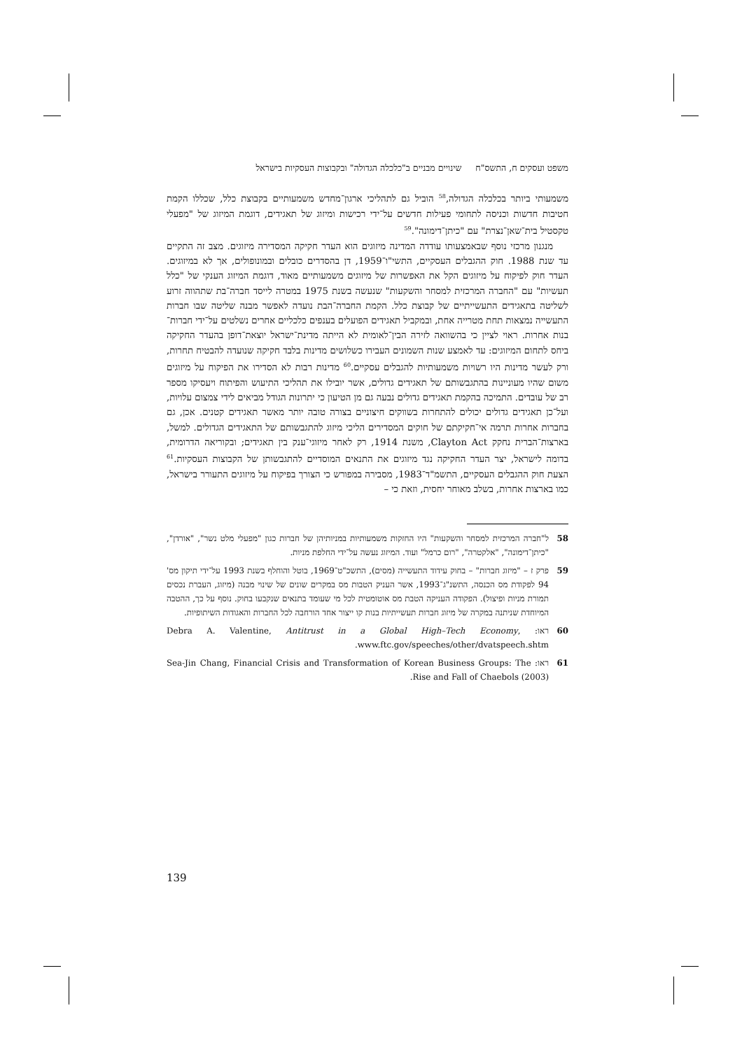משפט ועסקים ח, התשס"ח שינויים מבניים ב"כלכלה הגדולה" ובקבוצות העסקיות בישראל
משמעותי ביותר בכלכלה הגדולה,<sup>58</sup> הוביל גם לתהליכי ארגון־מחדש משמעותיים בקבוצת כלל, שכללו הקמת חטיבות חדשות וכניסה לתחומי פעילות חדשים על־ידי רכישות ומיזוג של תאגידים, דוגמת המיזוג של "מפעלי טקסטיל בית־שאן־נצרת" עם "כיתן־דימונה".<sup>59</sup>
מנגנון מרכזי נוסף שבאמצעותו עודדה המדינה מיזוגים הוא העדר חקיקה המסדירה מיזוגים. מצב זה התקיים עד שנת 1988. חוק ההגבלים העסקיים, התשי"ו־1959, דן בהסדרים כובלים ובמונופולים, אך לא במיזוגים. העדר חוק לפיקוח על מיזוגים הקל את האפשרות של מיזוגים משמעותיים מאוד, דוגמת המיזוג הענקי של "כלל תעשיות" עם "החברה המרכזית למסחר והשקעות" שנעשה בשנת 1975 במטרה לייסד חברה־בת שתהווה זרוע לשליטה בתאגידים התעשייתיים של קבוצת כלל. הקמת החברה־הבת נועדה לאפשר מבנה שליטה שבו חברות התעשייה נמצאות תחת מטרייה אחת, ובמקביל תאגידים הפועלים בענפים כלכליים אחרים נשלטים על־ידי חברות־בנות אחרות. ראוי לציין כי בהשוואה לזירה הבין־לאומית לא הייתה מדינת־ישראל יוצאת־דופן בהעדר החקיקה ביחס לתחום המיזוגים: עד לאמצע שנות השמונים העבירו כשלושים מדינות בלבד חקיקה שנועדה להבטיח תחרות, ורק לעשר מדינות היו רשויות משמעותיות להגבלים עסקיים.<sup>60</sup> מדינות רבות לא הסדירו את הפיקוח על מיזוגים משום שהיו מעוניינות בהתגבשותם של תאגידים גדולים, אשר יובילו את תהליכי התיעוש והפיתוח ויעסיקו מספר רב של עובדים. התמיכה בהקמת תאגידים גדולים נבעה גם מן הטיעון כי יתרונות הגודל מביאים לידי צמצום עלויות, ועל־כן תאגידים גדולים יכולים להתחרות בשווקים חיצוניים בצורה טובה יותר מאשר תאגידים קטנים. אכן, גם בחברות אחרות תרמה אי־חקיקתם של חוקים המסדירים הליכי מיזוג להתגבשותם של התאגידים הגדולים. למשל, בארצות־הברית נחקק Clayton Act, משנת 1914, רק לאחר מיזוגי־ענק בין תאגידים; ובקוריאה הדרומית, בדומה לישראל, יצר העדר החקיקה נגד מיזוגים את התנאים המוסדיים להתגבשותן של הקבוצות העסקיות.<sup>61</sup> הצעת חוק ההגבלים העסקיים, התשמ"ד־1983, מסבירה במפורש כי הצורך בפיקוח על מיזוגים התעורר בישראל, כמו בארצות אחרות, בשלב מאוחר יחסית, וזאת כי –
58 ל"חברה המרכזית למסחר והשקעות" היו החזקות משמעותיות במניותיהן של חברות כגון "מפעלי מלט נשר", "אורדן", "כיתן־דימונה", "אלקטרה", "רום כרמל" ועוד. המיזוג נעשה על־ידי החלפת מניות.
59 פרק ז – "מיזוג חברות" – בחוק עידוד התעשייה (מסים), התשכ"ט־1969, בוטל והוחלף בשנת 1993 על־ידי תיקון מס' 94 לפקודת מס הכנסה, התשנ"ג־1993, אשר העניק הטבות מס במקרים שונים של שינוי מבנה (מיזוג, העברת נכסים תמורת מניות ופיצול). הפקודה העניקה הטבת מס אוטומטית לכל מי שעומד בתנאים שנקבעו בחוק. נוסף על כך, ההטבה המיוחדת שניתנה במקרה של מיזוג חברות תעשייתיות בנות קו ייצור אחד הורחבה לכל החברות והאגודות השיתופיות.
60 ראו: Debra A. Valentine, Antitrust in a Global High–Tech Economy, www.ftc.gov/speeches/other/dvatspeech.shtm.
61 ראו: Sea-Jin Chang, Financial Crisis and Transformation of Korean Business Groups: The Rise and Fall of Chaebols (2003).
139